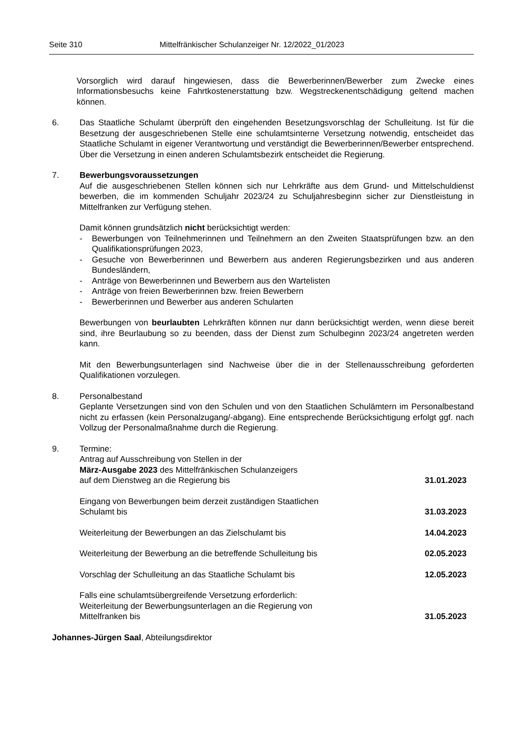Seite 310 Mittelfränkischer Schulanzeiger Nr. 12/2022_01/2023
Vorsorglich wird darauf hingewiesen, dass die Bewerberinnen/Bewerber zum Zwecke eines Informationsbesuchs keine Fahrtkostenerstattung bzw. Wegstreckenentschädigung geltend machen können.
6. Das Staatliche Schulamt überprüft den eingehenden Besetzungsvorschlag der Schulleitung. Ist für die Besetzung der ausgeschriebenen Stelle eine schulamtsinterne Versetzung notwendig, entscheidet das Staatliche Schulamt in eigener Verantwortung und verständigt die Bewerberinnen/Bewerber entsprechend. Über die Versetzung in einen anderen Schulamtsbezirk entscheidet die Regierung.
7. Bewerbungsvoraussetzungen
Auf die ausgeschriebenen Stellen können sich nur Lehrkräfte aus dem Grund- und Mittelschuldienst bewerben, die im kommenden Schuljahr 2023/24 zu Schuljahresbeginn sicher zur Dienstleistung in Mittelfranken zur Verfügung stehen.
Damit können grundsätzlich nicht berücksichtigt werden:
- Bewerbungen von Teilnehmerinnen und Teilnehmern an den Zweiten Staatsprüfungen bzw. an den Qualifikationsprüfungen 2023,
- Gesuche von Bewerberinnen und Bewerbern aus anderen Regierungsbezirken und aus anderen Bundesländern,
- Anträge von Bewerberinnen und Bewerbern aus den Wartelisten
- Anträge von freien Bewerberinnen bzw. freien Bewerbern
- Bewerberinnen und Bewerber aus anderen Schularten
Bewerbungen von beurlaubten Lehrkräften können nur dann berücksichtigt werden, wenn diese bereit sind, ihre Beurlaubung so zu beenden, dass der Dienst zum Schulbeginn 2023/24 angetreten werden kann.
Mit den Bewerbungsunterlagen sind Nachweise über die in der Stellenausschreibung geforderten Qualifikationen vorzulegen.
8. Personalbestand
Geplante Versetzungen sind von den Schulen und von den Staatlichen Schulämtern im Personalbestand nicht zu erfassen (kein Personalzugang/-abgang). Eine entsprechende Berücksichtigung erfolgt ggf. nach Vollzug der Personalmaßnahme durch die Regierung.
9. Termine:
Antrag auf Ausschreibung von Stellen in der
März-Ausgabe 2023 des Mittelfränkischen Schulanzeigers
auf dem Dienstweg an die Regierung bis 31.01.2023
Eingang von Bewerbungen beim derzeit zuständigen Staatlichen
Schulamt bis 31.03.2023
Weiterleitung der Bewerbungen an das Zielschulamt bis 14.04.2023
Weiterleitung der Bewerbung an die betreffende Schulleitung bis 02.05.2023
Vorschlag der Schulleitung an das Staatliche Schulamt bis 12.05.2023
Falls eine schulamtsübergreifende Versetzung erforderlich:
Weiterleitung der Bewerbungsunterlagen an die Regierung von
Mittelfranken bis 31.05.2023
Johannes-Jürgen Saal, Abteilungsdirektor